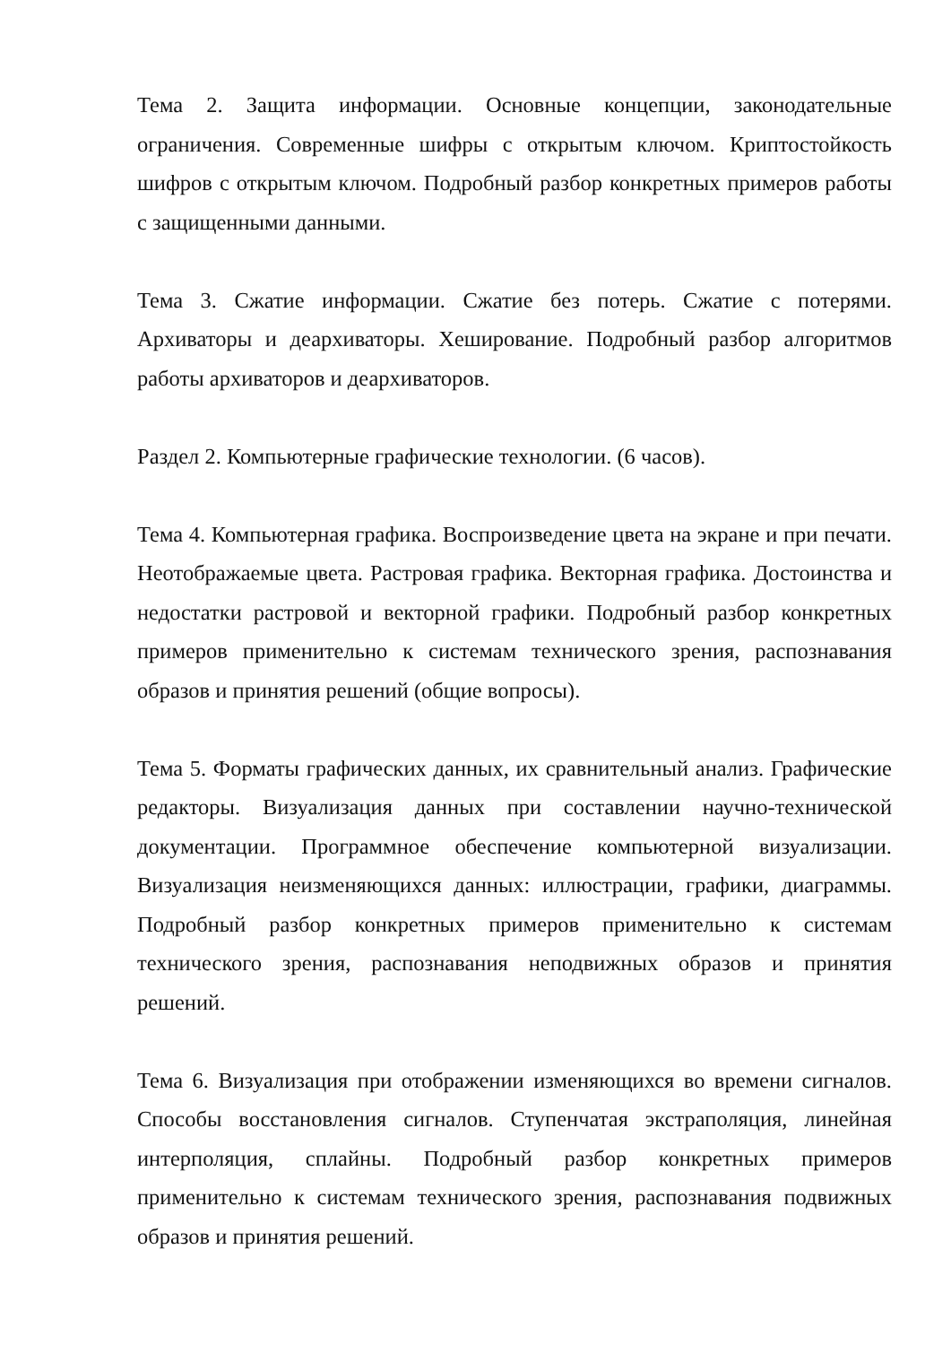Тема 2. Защита информации. Основные концепции, законодательные ограничения. Современные шифры с открытым ключом. Криптостойкость шифров с открытым ключом. Подробный разбор конкретных примеров работы с защищенными данными.
Тема 3. Сжатие информации. Сжатие без потерь. Сжатие с потерями. Архиваторы и деархиваторы. Хеширование. Подробный разбор алгоритмов работы архиваторов и деархиваторов.
Раздел 2. Компьютерные графические технологии. (6 часов).
Тема 4. Компьютерная графика. Воспроизведение цвета на экране и при печати. Неотображаемые цвета. Растровая графика. Векторная графика. Достоинства и недостатки растровой и векторной графики. Подробный разбор конкретных примеров применительно к системам технического зрения, распознавания образов и принятия решений (общие вопросы).
Тема 5. Форматы графических данных, их сравнительный анализ. Графические редакторы. Визуализация данных при составлении научно-технической документации. Программное обеспечение компьютерной визуализации. Визуализация неизменяющихся данных: иллюстрации, графики, диаграммы. Подробный разбор конкретных примеров применительно к системам технического зрения, распознавания неподвижных образов и принятия решений.
Тема 6. Визуализация при отображении изменяющихся во времени сигналов. Способы восстановления сигналов. Ступенчатая экстраполяция, линейная интерполяция, сплайны. Подробный разбор конкретных примеров применительно к системам технического зрения, распознавания подвижных образов и принятия решений.